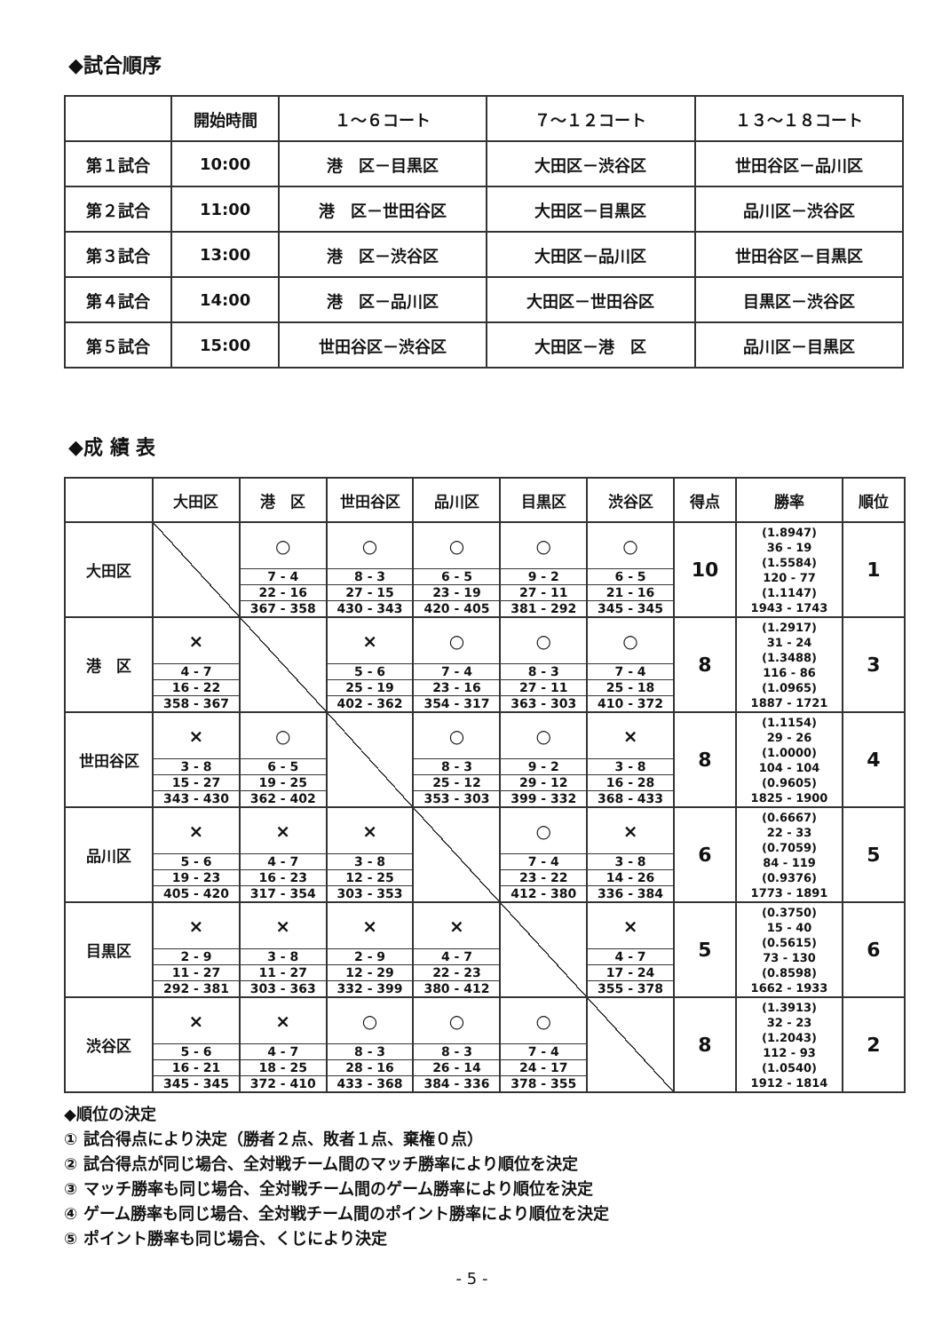◆試合順序
| | 開始時間 | １～６コート | ７～１２コート | １３～１８コート |
| 第１試合 | 10:00 | 港 区－目黒区 | 大田区－渋谷区 | 世田谷区－品川区 |
| 第２試合 | 11:00 | 港 区－世田谷区 | 大田区－目黒区 | 品川区－渋谷区 |
| 第３試合 | 13:00 | 港 区－渋谷区 | 大田区－品川区 | 世田谷区－目黒区 |
| 第４試合 | 14:00 | 港 区－品川区 | 大田区－世田谷区 | 目黒区－渋谷区 |
| 第５試合 | 15:00 | 世田谷区－渋谷区 | 大田区－港 区 | 品川区－目黒区 |
◆成 績 表
| | 大田区 | 港 区 | 世田谷区 | 品川区 | 目黒区 | 渋谷区 | 得点 | 勝率 | 順位 |
| --- | --- | --- | --- | --- | --- | --- | --- | --- | --- |
| 大田区 | | ○ 7 - 4 22 - 16 367 - 358 | ○ 8 - 3 27 - 15 430 - 343 | ○ 6 - 5 23 - 19 420 - 405 | ○ 9 - 2 27 - 11 381 - 292 | ○ 6 - 5 21 - 16 345 - 345 | 10 | (1.8947) 36 - 19 (1.5584) 120 - 77 (1.1147) 1943 - 1743 | 1 |
| 港 区 | × 4 - 7 16 - 22 358 - 367 | | × 5 - 6 25 - 19 402 - 362 | ○ 7 - 4 23 - 16 354 - 317 | ○ 8 - 3 27 - 11 363 - 303 | ○ 7 - 4 25 - 18 410 - 372 | 8 | (1.2917) 31 - 24 (1.3488) 116 - 86 (1.0965) 1887 - 1721 | 3 |
| 世田谷区 | × 3 - 8 15 - 27 343 - 430 | ○ 6 - 5 19 - 25 362 - 402 | | ○ 8 - 3 25 - 12 353 - 303 | ○ 9 - 2 29 - 12 399 - 332 | × 3 - 8 16 - 28 368 - 433 | 8 | (1.1154) 29 - 26 (1.0000) 104 - 104 (0.9605) 1825 - 1900 | 4 |
| 品川区 | × 5 - 6 19 - 23 405 - 420 | × 4 - 7 16 - 23 317 - 354 | × 3 - 8 12 - 25 303 - 353 | | ○ 7 - 4 23 - 22 412 - 380 | × 3 - 8 14 - 26 336 - 384 | 6 | (0.6667) 22 - 33 (0.7059) 84 - 119 (0.9376) 1773 - 1891 | 5 |
| 目黒区 | × 2 - 9 11 - 27 292 - 381 | × 3 - 8 11 - 27 303 - 363 | × 2 - 9 12 - 29 332 - 399 | × 4 - 7 22 - 23 380 - 412 | | × 4 - 7 17 - 24 355 - 378 | 5 | (0.3750) 15 - 40 (0.5615) 73 - 130 (0.8598) 1662 - 1933 | 6 |
| 渋谷区 | × 5 - 6 16 - 21 345 - 345 | × 4 - 7 18 - 25 372 - 410 | ○ 8 - 3 28 - 16 433 - 368 | ○ 8 - 3 26 - 14 384 - 336 | ○ 7 - 4 24 - 17 378 - 355 | | 8 | (1.3913) 32 - 23 (1.2043) 112 - 93 (1.0540) 1912 - 1814 | 2 |
◆順位の決定
① 試合得点により決定（勝者２点、敗者１点、棄権０点）
② 試合得点が同じ場合、全対戦チーム間のマッチ勝率により順位を決定
③ マッチ勝率も同じ場合、全対戦チーム間のゲーム勝率により順位を決定
④ ゲーム勝率も同じ場合、全対戦チーム間のポイント勝率により順位を決定
⑤ ポイント勝率も同じ場合、くじにより決定
- 5 -